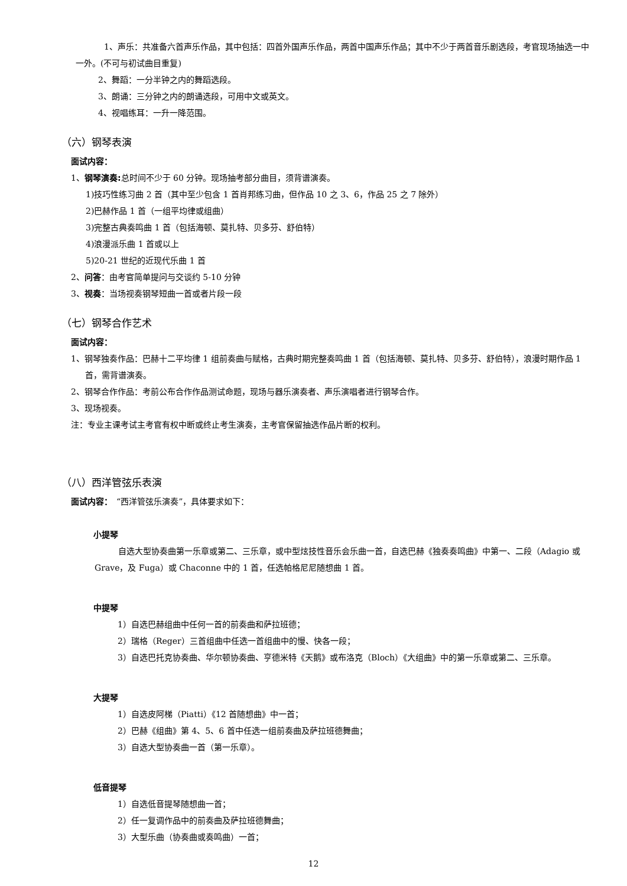1、声乐：共准备六首声乐作品，其中包括：四首外国声乐作品，两首中国声乐作品；其中不少于两首音乐剧选段，考官现场抽选一中一外。(不可与初试曲目重复)
2、舞蹈：一分半钟之内的舞蹈选段。
3、朗诵：三分钟之内的朗诵选段，可用中文或英文。
4、视唱练耳：一升一降范围。
（六）钢琴表演
面试内容：
1、钢琴演奏: 总时间不少于 60 分钟。现场抽考部分曲目，须背谱演奏。
1)技巧性练习曲 2 首（其中至少包含 1 首肖邦练习曲，但作品 10 之 3、6，作品 25 之 7 除外）
2)巴赫作品 1 首（一组平均律或组曲）
3)完整古典奏鸣曲 1 首（包括海顿、莫扎特、贝多芬、舒伯特）
4)浪漫派乐曲 1 首或以上
5)20-21 世纪的近现代乐曲 1 首
2、问答：由考官简单提问与交谈约 5-10 分钟
3、视奏：当场视奏钢琴短曲一首或者片段一段
（七）钢琴合作艺术
面试内容：
1、钢琴独奏作品：巴赫十二平均律 1 组前奏曲与赋格，古典时期完整奏鸣曲 1 首（包括海顿、莫扎特、贝多芬、舒伯特），浪漫时期作品 1 首，需背谱演奏。
2、钢琴合作作品：考前公布合作作品测试命题，现场与器乐演奏者、声乐演唱者进行钢琴合作。
3、现场视奏。
注：专业主课考试主考官有权中断或终止考生演奏，主考官保留抽选作品片断的权利。
（八）西洋管弦乐表演
面试内容：　“西洋管弦乐演奏”，具体要求如下：
小提琴
自选大型协奏曲第一乐章或第二、三乐章，或中型炫技性音乐会乐曲一首，自选巴赫《独奏奏鸣曲》中第一、二段（Adagio 或 Grave，及 Fuga）或 Chaconne 中的 1 首，任选帕格尼尼随想曲 1 首。
中提琴
1）自选巴赫组曲中任何一首的前奏曲和萨拉班德；
2）瑞格（Reger）三首组曲中任选一首组曲中的慢、快各一段；
3）自选巴托克协奏曲、华尔顿协奏曲、亨德米特《天鹅》或布洛克（Bloch）《大组曲》中的第一乐章或第二、三乐章。
大提琴
1）自选皮阿梯（Piatti）《12 首随想曲》中一首；
2）巴赫《组曲》第 4、5、6 首中任选一组前奏曲及萨拉班德舞曲；
3）自选大型协奏曲一首（第一乐章）。
低音提琴
1）自选低音提琴随想曲一首；
2）任一复调作品中的前奏曲及萨拉班德舞曲；
3）大型乐曲（协奏曲或奏鸣曲）一首；
12